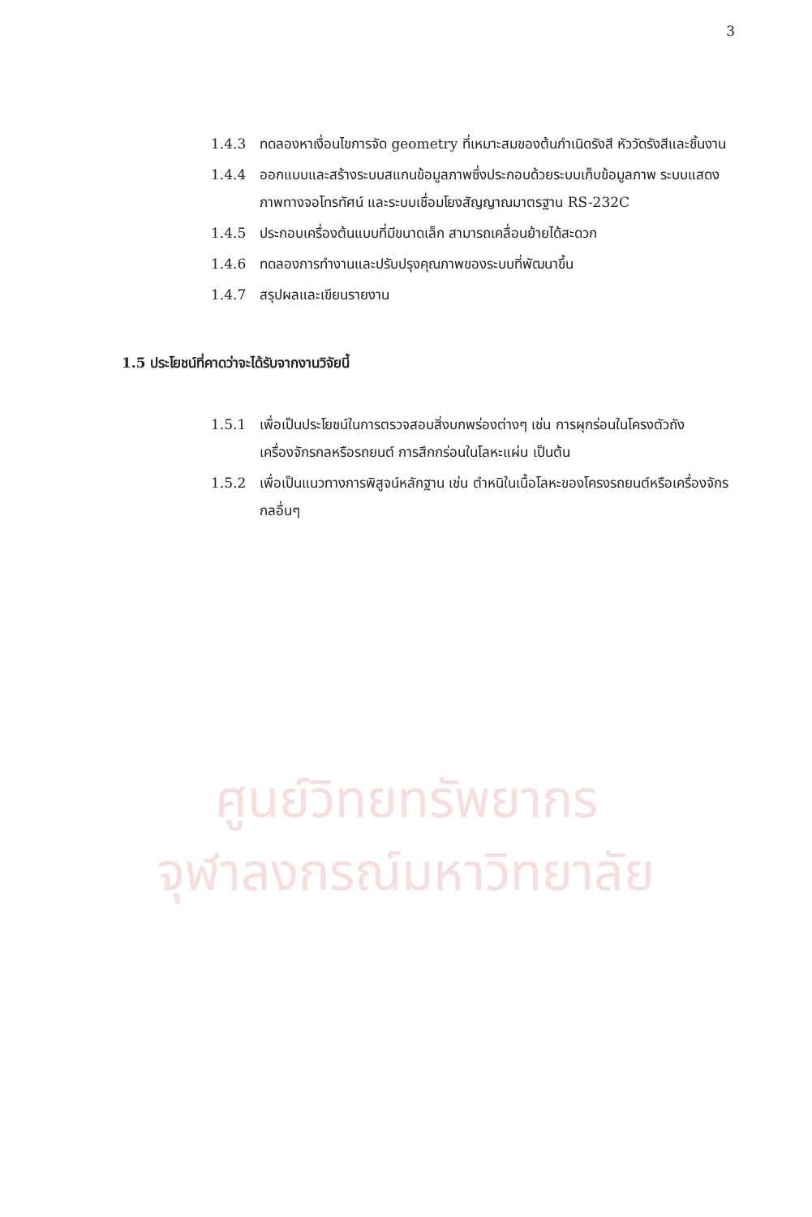ศูนย์วิทยทรัพยากร
จุฬาลงกรณ์มหาวิทยาลัย
3
1.4.3 ทดลองหาเงื่อนไขการจัด geometry ที่เหมาะสมของต้นกำเนิดรังสี หัววัดรังสีและชิ้นงาน
1.4.4 ออกแบบและสร้างระบบสแกนข้อมูลภาพซึ่งประกอบด้วยระบบเก็บข้อมูลภาพ ระบบแสดงภาพทางจอโทรทัศน์ และระบบเชื่อมโยงสัญญาณมาตรฐาน RS-232C
1.4.5 ประกอบเครื่องต้นแบบที่มีขนาดเล็ก สามารถเคลื่อนย้ายได้สะดวก
1.4.6 ทดลองการทำงานและปรับปรุงคุณภาพของระบบที่พัฒนาขึ้น
1.4.7 สรุปผลและเขียนรายงาน
1.5 ประโยชน์ที่คาดว่าจะได้รับจากงานวิจัยนี้
1.5.1 เพื่อเป็นประโยชน์ในการตรวจสอบสิ่งบกพร่องต่างๆ เช่น การผุกร่อนในโครงตัวถังเครื่องจักรกลหรือรถยนต์ การสึกกร่อนในโลหะแผ่น เป็นต้น
1.5.2 เพื่อเป็นแนวทางการพิสูจน์หลักฐาน เช่น ตำหนิในเนื้อโลหะของโครงรถยนต์หรือเครื่องจักรกลอื่นๆ